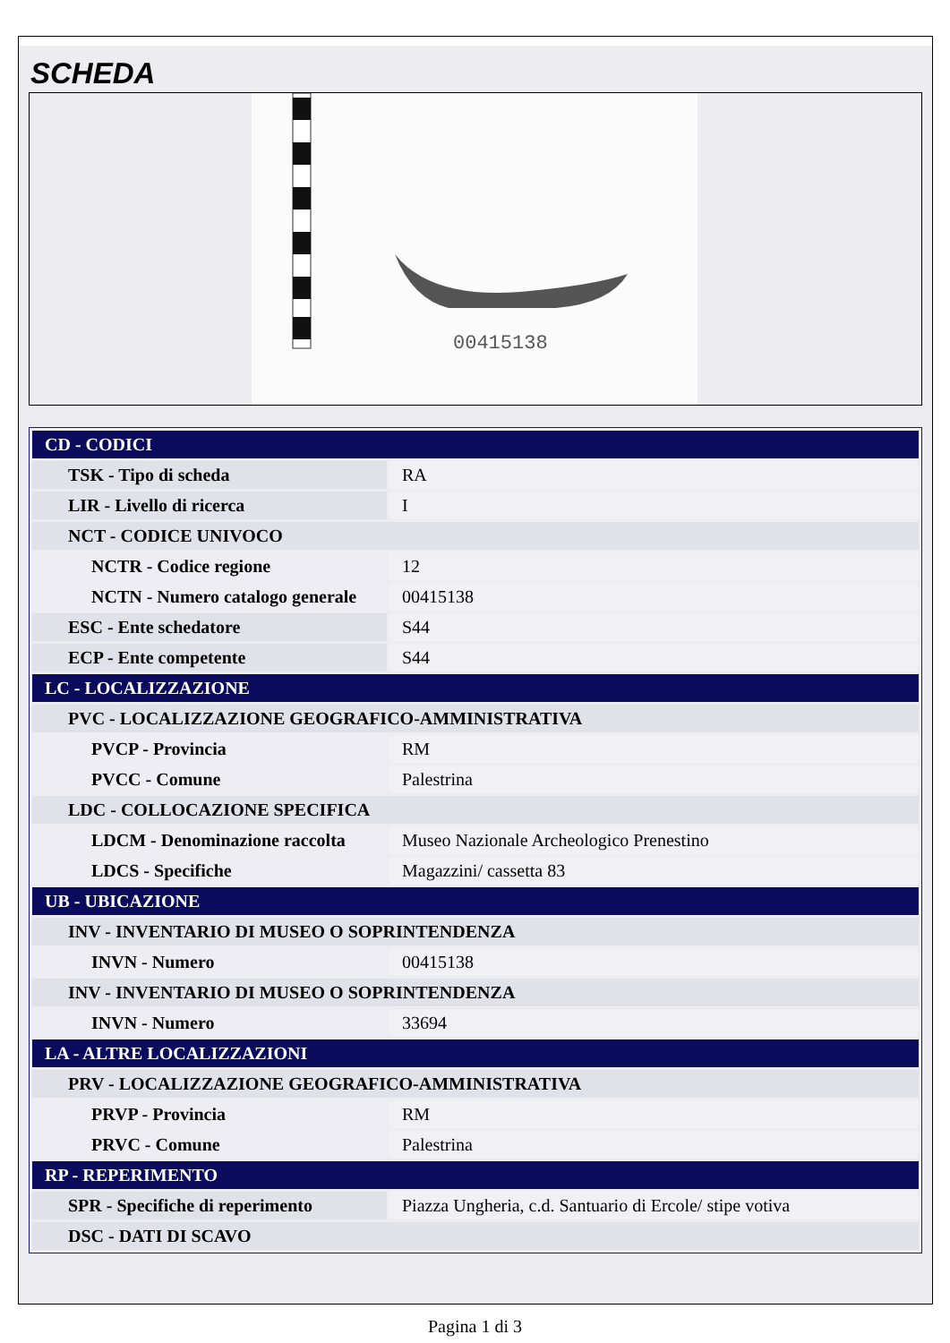SCHEDA
00415138
| CD - CODICI | |
| TSK - Tipo di scheda | RA |
| LIR - Livello di ricerca | I |
| NCT - CODICE UNIVOCO | |
| NCTR - Codice regione | 12 |
| NCTN - Numero catalogo generale | 00415138 |
| ESC - Ente schedatore | S44 |
| ECP - Ente competente | S44 |
| LC - LOCALIZZAZIONE | |
| PVC - LOCALIZZAZIONE GEOGRAFICO-AMMINISTRATIVA | |
| PVCP - Provincia | RM |
| PVCC - Comune | Palestrina |
| LDC - COLLOCAZIONE SPECIFICA | |
| LDCM - Denominazione raccolta | Museo Nazionale Archeologico Prenestino |
| LDCS - Specifiche | Magazzini/ cassetta 83 |
| UB - UBICAZIONE | |
| INV - INVENTARIO DI MUSEO O SOPRINTENDENZA | |
| INVN - Numero | 00415138 |
| INV - INVENTARIO DI MUSEO O SOPRINTENDENZA | |
| INVN - Numero | 33694 |
| LA - ALTRE LOCALIZZAZIONI | |
| PRV - LOCALIZZAZIONE GEOGRAFICO-AMMINISTRATIVA | |
| PRVP - Provincia | RM |
| PRVC - Comune | Palestrina |
| RP - REPERIMENTO | |
| SPR - Specifiche di reperimento | Piazza Ungheria, c.d. Santuario di Ercole/ stipe votiva |
| DSC - DATI DI SCAVO | |
Pagina 1 di 3